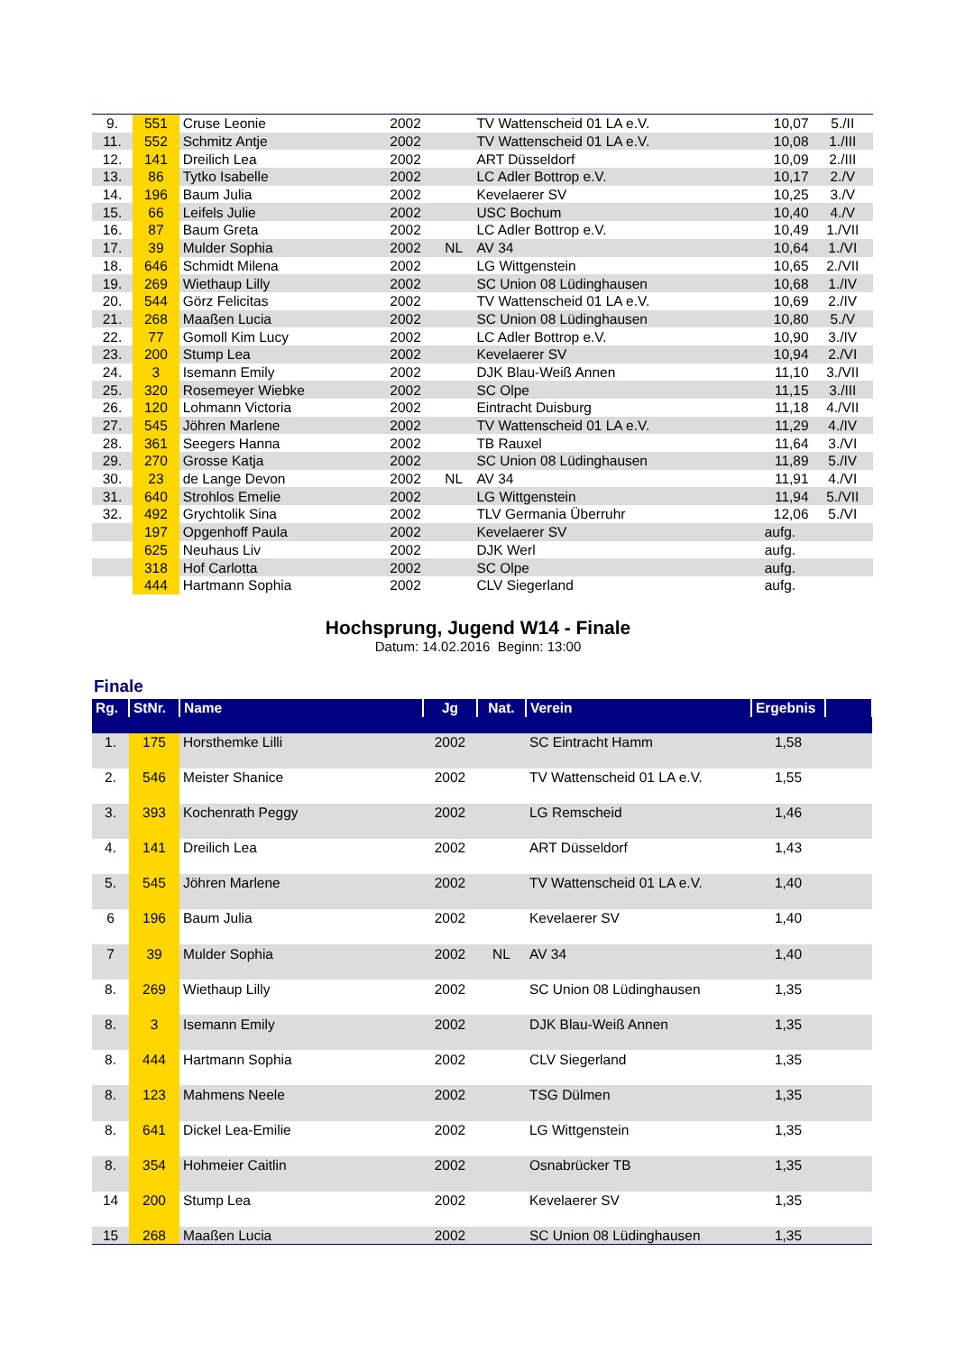| 9. | 551 | Cruse Leonie | 2002 | | TV Wattenscheid 01 LA e.V. | 10,07 | 5./II |
| 11. | 552 | Schmitz Antje | 2002 | | TV Wattenscheid 01 LA e.V. | 10,08 | 1./III |
| 12. | 141 | Dreilich Lea | 2002 | | ART Düsseldorf | 10,09 | 2./III |
| 13. | 86 | Tytko Isabelle | 2002 | | LC Adler Bottrop e.V. | 10,17 | 2./V |
| 14. | 196 | Baum Julia | 2002 | | Kevelaerer SV | 10,25 | 3./V |
| 15. | 66 | Leifels Julie | 2002 | | USC Bochum | 10,40 | 4./V |
| 16. | 87 | Baum Greta | 2002 | | LC Adler Bottrop e.V. | 10,49 | 1./VII |
| 17. | 39 | Mulder Sophia | 2002 | NL | AV 34 | 10,64 | 1./VI |
| 18. | 646 | Schmidt Milena | 2002 | | LG Wittgenstein | 10,65 | 2./VII |
| 19. | 269 | Wiethaup Lilly | 2002 | | SC Union 08 Lüdinghausen | 10,68 | 1./IV |
| 20. | 544 | Görz Felicitas | 2002 | | TV Wattenscheid 01 LA e.V. | 10,69 | 2./IV |
| 21. | 268 | Maaßen Lucia | 2002 | | SC Union 08 Lüdinghausen | 10,80 | 5./V |
| 22. | 77 | Gomoll Kim Lucy | 2002 | | LC Adler Bottrop e.V. | 10,90 | 3./IV |
| 23. | 200 | Stump Lea | 2002 | | Kevelaerer SV | 10,94 | 2./VI |
| 24. | 3 | Isemann Emily | 2002 | | DJK Blau-Weiß Annen | 11,10 | 3./VII |
| 25. | 320 | Rosemeyer Wiebke | 2002 | | SC Olpe | 11,15 | 3./III |
| 26. | 120 | Lohmann Victoria | 2002 | | Eintracht Duisburg | 11,18 | 4./VII |
| 27. | 545 | Jöhren Marlene | 2002 | | TV Wattenscheid 01 LA e.V. | 11,29 | 4./IV |
| 28. | 361 | Seegers Hanna | 2002 | | TB Rauxel | 11,64 | 3./VI |
| 29. | 270 | Grosse Katja | 2002 | | SC Union 08 Lüdinghausen | 11,89 | 5./IV |
| 30. | 23 | de Lange Devon | 2002 | NL | AV 34 | 11,91 | 4./VI |
| 31. | 640 | Strohlos Emelie | 2002 | | LG Wittgenstein | 11,94 | 5./VII |
| 32. | 492 | Grychtolik Sina | 2002 | | TLV Germania Überruhr | 12,06 | 5./VI |
| | 197 | Opgenhoff Paula | 2002 | | Kevelaerer SV | aufg. | |
| | 625 | Neuhaus Liv | 2002 | | DJK Werl | aufg. | |
| | 318 | Hof Carlotta | 2002 | | SC Olpe | aufg. | |
| | 444 | Hartmann Sophia | 2002 | | CLV Siegerland | aufg. | |
Hochsprung, Jugend W14 - Finale
Datum: 14.02.2016 Beginn: 13:00
Finale
| Rg. | StNr. | Name | Jg | Nat. | Verein | Ergebnis | |
| --- | --- | --- | --- | --- | --- | --- | --- |
| 1. | 175 | Horsthemke Lilli | 2002 | | SC Eintracht Hamm | 1,58 | |
| 2. | 546 | Meister Shanice | 2002 | | TV Wattenscheid 01 LA e.V. | 1,55 | |
| 3. | 393 | Kochenrath Peggy | 2002 | | LG Remscheid | 1,46 | |
| 4. | 141 | Dreilich Lea | 2002 | | ART Düsseldorf | 1,43 | |
| 5. | 545 | Jöhren Marlene | 2002 | | TV Wattenscheid 01 LA e.V. | 1,40 | |
| 6 | 196 | Baum Julia | 2002 | | Kevelaerer SV | 1,40 | |
| 7 | 39 | Mulder Sophia | 2002 | NL | AV 34 | 1,40 | |
| 8. | 269 | Wiethaup Lilly | 2002 | | SC Union 08 Lüdinghausen | 1,35 | |
| 8. | 3 | Isemann Emily | 2002 | | DJK Blau-Weiß Annen | 1,35 | |
| 8. | 444 | Hartmann Sophia | 2002 | | CLV Siegerland | 1,35 | |
| 8. | 123 | Mahmens Neele | 2002 | | TSG Dülmen | 1,35 | |
| 8. | 641 | Dickel Lea-Emilie | 2002 | | LG Wittgenstein | 1,35 | |
| 8. | 354 | Hohmeier Caitlin | 2002 | | Osnabrücker TB | 1,35 | |
| 14 | 200 | Stump Lea | 2002 | | Kevelaerer SV | 1,35 | |
| 15 | 268 | Maaßen Lucia | 2002 | | SC Union 08 Lüdinghausen | 1,35 | |